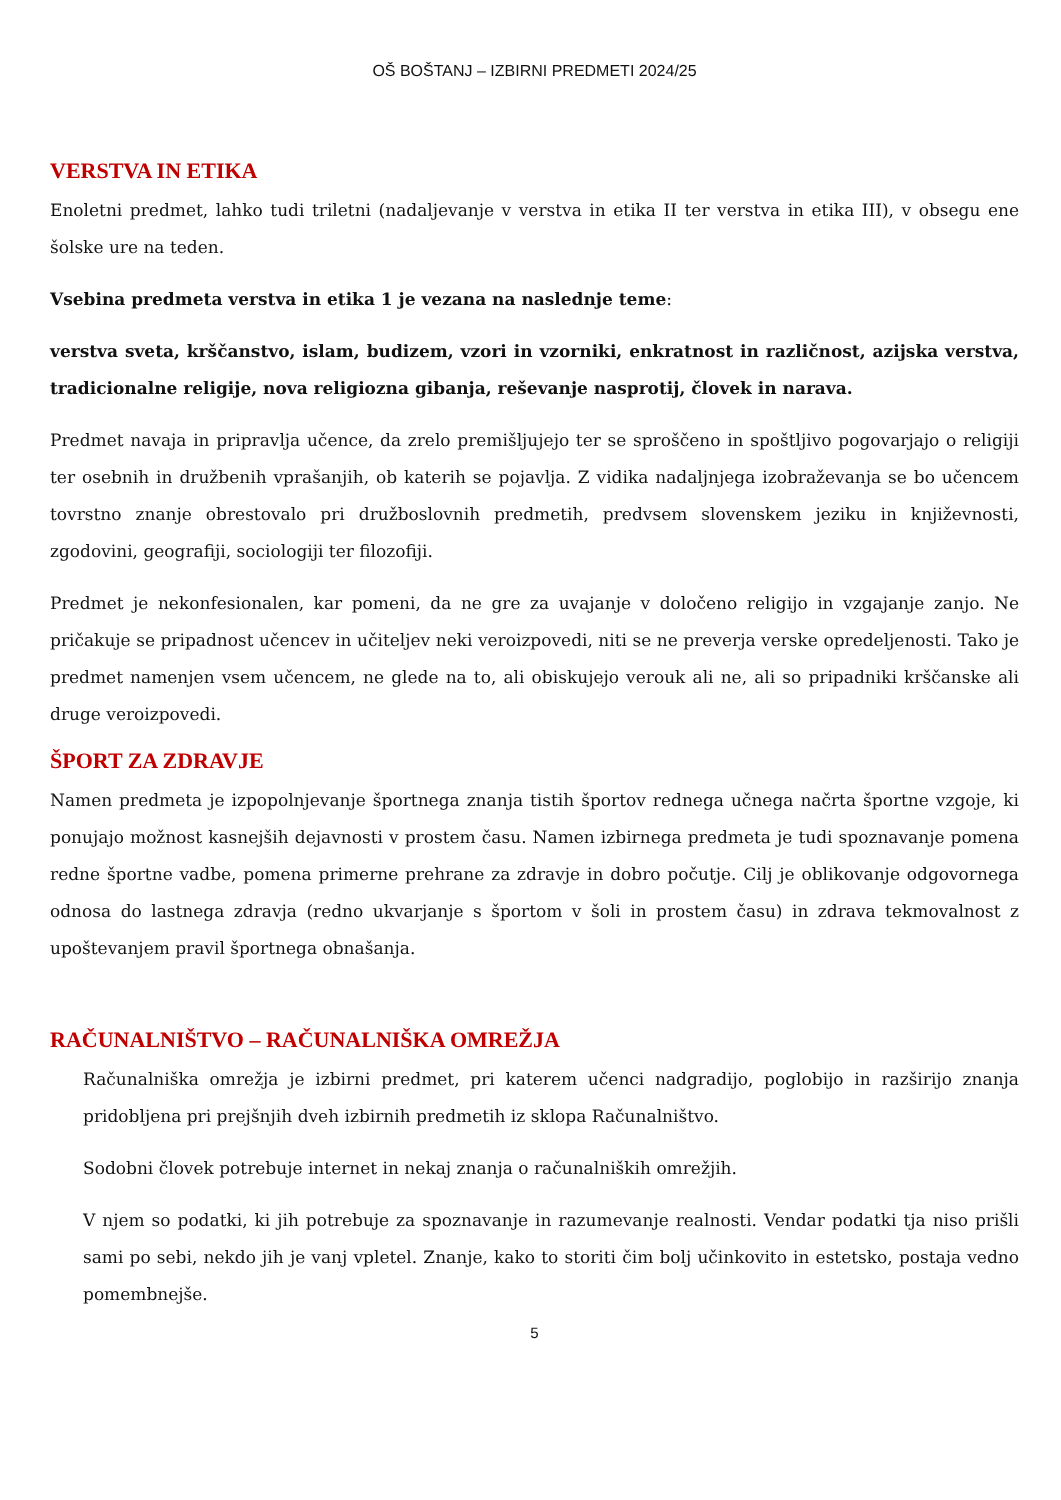OŠ BOŠTANJ – IZBIRNI PREDMETI 2024/25
VERSTVA IN ETIKA
Enoletni predmet, lahko tudi triletni (nadaljevanje v verstva in etika II ter verstva in etika III), v obsegu ene šolske ure na teden.
Vsebina predmeta verstva in etika 1 je vezana na naslednje teme:
verstva sveta, krščanstvo, islam, budizem, vzori in vzorniki, enkratnost in različnost, azijska verstva, tradicionalne religije, nova religiozna gibanja, reševanje nasprotij, človek in narava.
Predmet navaja in pripravlja učence, da zrelo premišljujejo ter se sproščeno in spoštljivo pogovarjajo o religiji ter osebnih in družbenih vprašanjih, ob katerih se pojavlja. Z vidika nadaljnjega izobraževanja se bo učencem tovrstno znanje obrestovalo pri družboslovnih predmetih, predvsem slovenskem jeziku in književnosti, zgodovini, geografiji, sociologiji ter filozofiji.
Predmet je nekonfesionalen, kar pomeni, da ne gre za uvajanje v določeno religijo in vzgajanje zanjo. Ne pričakuje se pripadnost učencev in učiteljev neki veroizpovedi, niti se ne preverja verske opredeljenosti. Tako je predmet namenjen vsem učencem, ne glede na to, ali obiskujejo verouk ali ne, ali so pripadniki krščanske ali druge veroizpovedi.
ŠPORT ZA ZDRAVJE
Namen predmeta je izpopolnjevanje športnega znanja tistih športov rednega učnega načrta športne vzgoje, ki ponujajo možnost kasnejših dejavnosti v prostem času. Namen izbirnega predmeta je tudi spoznavanje pomena redne športne vadbe, pomena primerne prehrane za zdravje in dobro počutje. Cilj je oblikovanje odgovornega odnosa do lastnega zdravja (redno ukvarjanje s športom v šoli in prostem času) in zdrava tekmovalnost z upoštevanjem pravil športnega obnašanja.
RAČUNALNIŠTVO – RAČUNALNIŠKA OMREŽJA
Računalniška omrežja je izbirni predmet, pri katerem učenci nadgradijo, poglobijo in razširijo znanja pridobljena pri prejšnjih dveh izbirnih predmetih iz sklopa Računalništvo.
Sodobni človek potrebuje internet in nekaj znanja o računalniških omrežjih.
V njem so podatki, ki jih potrebuje za spoznavanje in razumevanje realnosti. Vendar podatki tja niso prišli sami po sebi, nekdo jih je vanj vpletel. Znanje, kako to storiti čim bolj učinkovito in estetsko, postaja vedno pomembnejše.
5